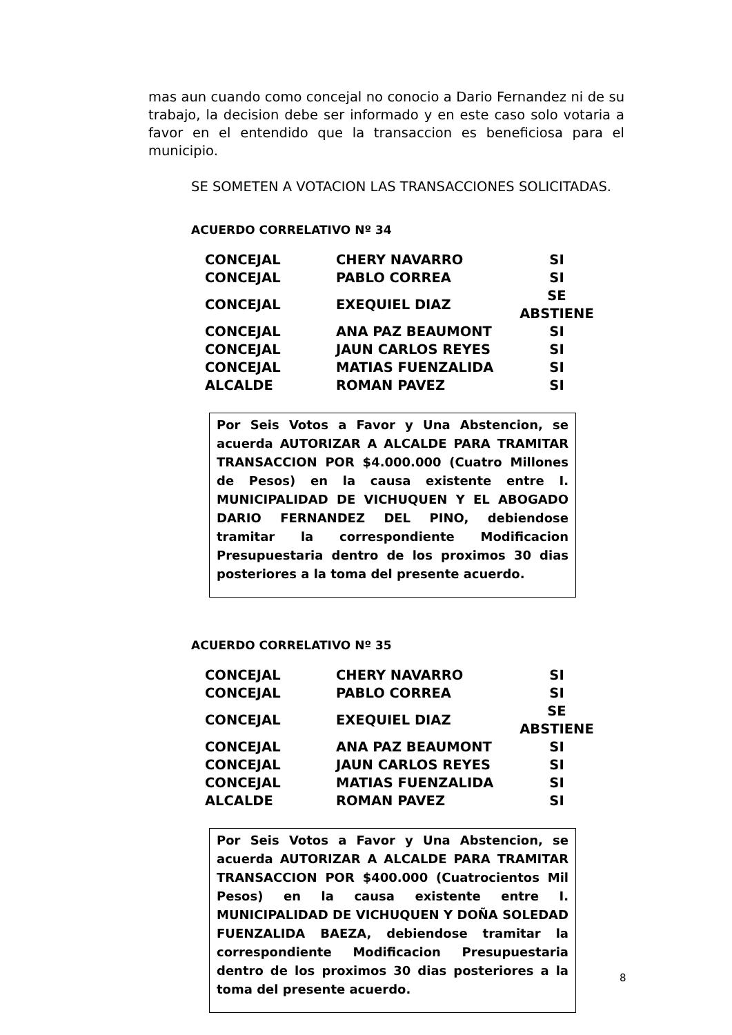mas aun cuando como concejal no conocio a Dario Fernandez ni de su trabajo, la decision debe ser informado y en este caso solo votaria a favor en el entendido que la transaccion es beneficiosa para el municipio.
SE SOMETEN A VOTACION LAS TRANSACCIONES SOLICITADAS.
ACUERDO CORRELATIVO Nº 34
| CONCEJAL | CHERY NAVARRO | SI |
| CONCEJAL | PABLO CORREA | SI |
| CONCEJAL | EXEQUIEL DIAZ | SE ABSTIENE |
| CONCEJAL | ANA PAZ BEAUMONT | SI |
| CONCEJAL | JAUN CARLOS REYES | SI |
| CONCEJAL | MATIAS FUENZALIDA | SI |
| ALCALDE | ROMAN PAVEZ | SI |
Por Seis Votos a Favor y Una Abstencion, se acuerda AUTORIZAR A ALCALDE PARA TRAMITAR TRANSACCION POR $4.000.000 (Cuatro Millones de Pesos) en la causa existente entre I. MUNICIPALIDAD DE VICHUQUEN Y EL ABOGADO DARIO FERNANDEZ DEL PINO, debiendose tramitar la correspondiente Modificacion Presupuestaria dentro de los proximos 30 dias posteriores a la toma del presente acuerdo.
ACUERDO CORRELATIVO Nº 35
| CONCEJAL | CHERY NAVARRO | SI |
| CONCEJAL | PABLO CORREA | SI |
| CONCEJAL | EXEQUIEL DIAZ | SE ABSTIENE |
| CONCEJAL | ANA PAZ BEAUMONT | SI |
| CONCEJAL | JAUN CARLOS REYES | SI |
| CONCEJAL | MATIAS FUENZALIDA | SI |
| ALCALDE | ROMAN PAVEZ | SI |
Por Seis Votos a Favor y Una Abstencion, se acuerda AUTORIZAR A ALCALDE PARA TRAMITAR TRANSACCION POR $400.000 (Cuatrocientos Mil Pesos) en la causa existente entre I. MUNICIPALIDAD DE VICHUQUEN Y DOÑA SOLEDAD FUENZALIDA BAEZA, debiendose tramitar la correspondiente Modificacion Presupuestaria dentro de los proximos 30 dias posteriores a la toma del presente acuerdo.
8